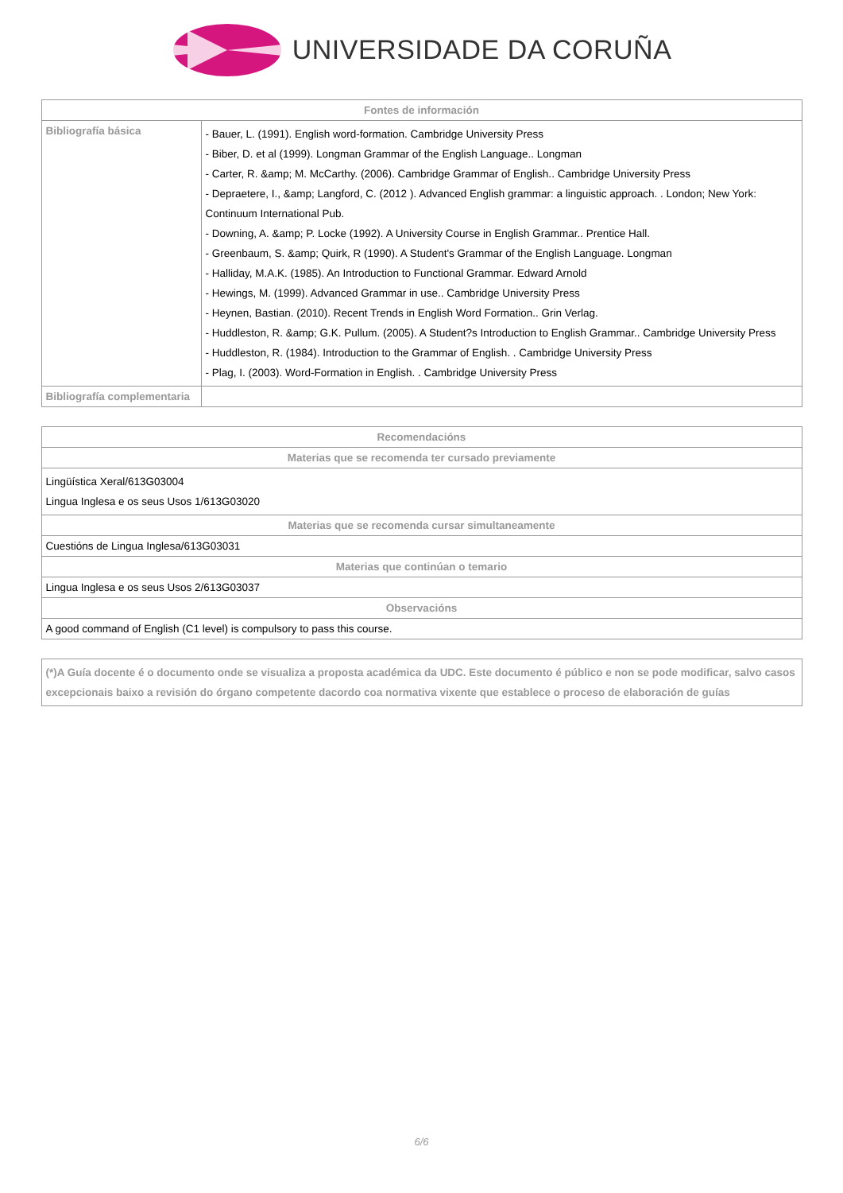UNIVERSIDADE DA CORUÑA
| Fontes de información | |
| --- | --- |
| Bibliografía básica | - Bauer, L. (1991). English word-formation. Cambridge University Press - Biber, D. et al (1999). Longman Grammar of the English Language.. Longman - Carter, R. &amp; M. McCarthy. (2006). Cambridge Grammar of English.. Cambridge University Press - Depraetere, I., &amp; Langford, C. (2012 ). Advanced English grammar: a linguistic approach. . London; New York: Continuum International Pub. - Downing, A. &amp; P. Locke (1992). A University Course in English Grammar.. Prentice Hall. - Greenbaum, S. &amp; Quirk, R (1990). A Student's Grammar of the English Language. Longman - Halliday, M.A.K. (1985). An Introduction to Functional Grammar. Edward Arnold - Hewings, M. (1999). Advanced Grammar in use.. Cambridge University Press - Heynen, Bastian. (2010). Recent Trends in English Word Formation.. Grin Verlag. - Huddleston, R. &amp; G.K. Pullum. (2005). A Student?s Introduction to English Grammar.. Cambridge University Press - Huddleston, R. (1984). Introduction to the Grammar of English. . Cambridge University Press - Plag, I. (2003). Word-Formation in English. . Cambridge University Press |
| Bibliografía complementaria | |
| Recomendacións |
| --- |
| Materias que se recomenda ter cursado previamente |
| Lingüística Xeral/613G03004 Lingua Inglesa e os seus Usos 1/613G03020 |
| Materias que se recomenda cursar simultaneamente |
| Cuestións de Lingua Inglesa/613G03031 |
| Materias que continúan o temario |
| Lingua Inglesa e os seus Usos 2/613G03037 |
| Observacións |
| A good command of English (C1 level) is compulsory to pass this course. |
| (*)A Guía docente é o documento onde se visualiza a proposta académica da UDC. Este documento é público e non se pode modificar, salvo casos excepcionais baixo a revisión do órgano competente dacordo coa normativa vixente que establece o proceso de elaboración de guías |
6/6